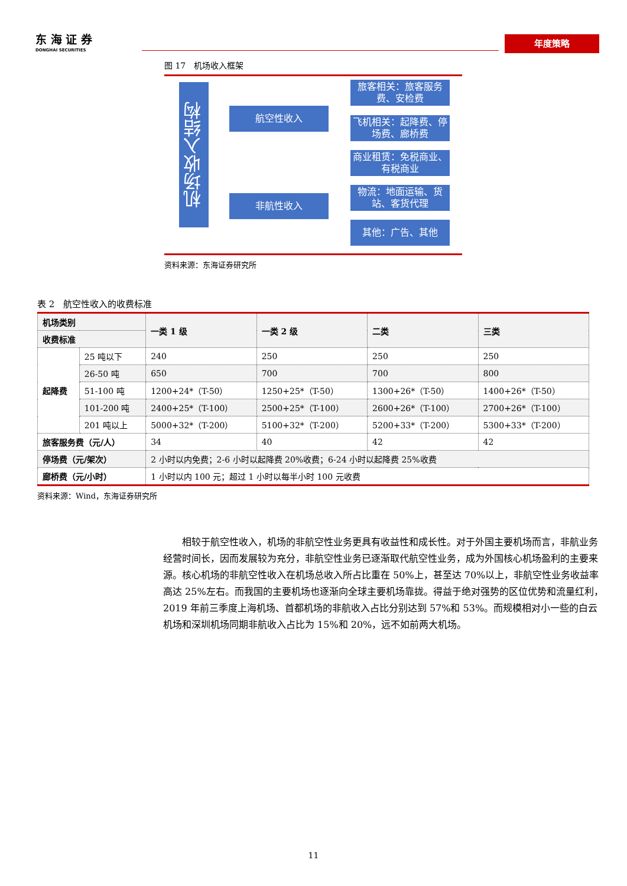东 海 证 券
DONGHAI SECURITIES
年度策略
图 17　机场收入框架
机场收入结构
航空性收入
非航性收入
旅客相关：旅客服务费、安检费
飞机相关：起降费、停场费、廊桥费
商业租赁：免税商业、有税商业
物流：地面运输、货站、客货代理
其他：广告、其他
资料来源：东海证券研究所
表 2　航空性收入的收费标准
| 机场类别 | | 一类 1 级 | 一类 2 级 | 二类 | 三类 |
| --- | --- | --- | --- | --- | --- |
| 收费标准 | | | | | |
| 起降费 | 25 吨以下 | 240 | 250 | 250 | 250 |
| | 26-50 吨 | 650 | 700 | 700 | 800 |
| | 51-100 吨 | 1200+24*（T-50） | 1250+25*（T-50） | 1300+26*（T-50） | 1400+26*（T-50） |
| | 101-200 吨 | 2400+25*（T-100） | 2500+25*（T-100） | 2600+26*（T-100） | 2700+26*（T-100） |
| | 201 吨以上 | 5000+32*（T-200） | 5100+32*（T-200） | 5200+33*（T-200） | 5300+33*（T-200） |
| 旅客服务费（元/人） | | 34 | 40 | 42 | 42 |
| 停场费（元/架次） | | 2 小时以内免费；2-6 小时以起降费 20%收费；6-24 小时以起降费 25%收费 | | | |
| 廊桥费（元/小时） | | 1 小时以内 100 元；超过 1 小时以每半小时 100 元收费 | | | |
资料来源：Wind，东海证券研究所
相较于航空性收入，机场的非航空性业务更具有收益性和成长性。对于外国主要机场而言，非航业务经营时间长，因而发展较为充分，非航空性业务已逐渐取代航空性业务，成为外国核心机场盈利的主要来源。核心机场的非航空性收入在机场总收入所占比重在 50%上，甚至达 70%以上，非航空性业务收益率高达 25%左右。而我国的主要机场也逐渐向全球主要机场靠拢。得益于绝对强势的区位优势和流量红利，2019 年前三季度上海机场、首都机场的非航收入占比分别达到 57%和 53%。而规模相对小一些的白云机场和深圳机场同期非航收入占比为 15%和 20%，远不如前两大机场。
11